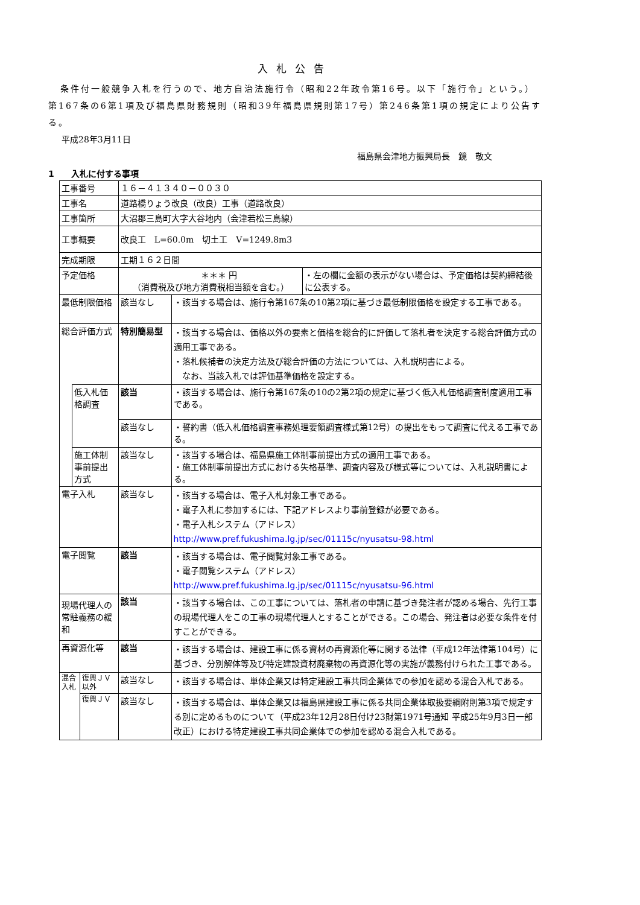入札公告
条件付一般競争入札を行うので、地方自治法施行令（昭和22年政令第16号。以下「施行令」という。）第167条の6第1項及び福島県財務規則（昭和39年福島県規則第17号）第246条第1項の規定により公告する。
平成28年3月11日
福島県会津地方振興局長　鏡　敬文
1　　入札に付する事項
| 工事番号 | | | １６－４１３４０－００３０ | | |
| 工事名 | | | 道路橋りょう改良（改良）工事（道路改良） | | |
| 工事箇所 | | | 大沼郡三島町大字大谷地内（会津若松三島線） | | |
| 工事概要 | | | 改良工 L=60.0m 切土工 V=1249.8m3 | | |
| 完成期限 | | | 工期１６２日間 | | |
| 予定価格 | | | ＊＊＊ 円 （消費税及び地方消費税相当額を含む。） | | ・左の欄に金額の表示がない場合は、予定価格は契約締結後に公表する。 |
| 最低制限価格 | | | 該当なし | ・該当する場合は、施行令第167条の10第2項に基づき最低制限価格を設定する工事である。 | |
| 総合評価方式 | | | 特別簡易型 | ・該当する場合は、価格以外の要素と価格を総合的に評価して落札者を決定する総合評価方式の適用工事である。 ・落札候補者の決定方法及び総合評価の方法については、入札説明書による。 なお、当該入札では評価基準価格を設定する。 | |
| | 低入札価格調査 | | 該当 | ・該当する場合は、施行令第167条の10の2第2項の規定に基づく低入札価格調査制度適用工事である。 | |
| | | | 該当なし | ・誓約書（低入札価格調査事務処理要領調査様式第12号）の提出をもって調査に代える工事である。 | |
| | 施工体制事前提出方式 | | 該当なし | ・該当する場合は、福島県施工体制事前提出方式の適用工事である。 ・施工体制事前提出方式における失格基準、調査内容及び様式等については、入札説明書による。 | |
| 電子入札 | | | 該当なし | ・該当する場合は、電子入札対象工事である。 ・電子入札に参加するには、下記アドレスより事前登録が必要である。 ・電子入札システム（アドレス） http://www.pref.fukushima.lg.jp/sec/01115c/nyusatsu-98.html | |
| 電子閲覧 | | | 該当 | ・該当する場合は、電子閲覧対象工事である。 ・電子閲覧システム（アドレス） http://www.pref.fukushima.lg.jp/sec/01115c/nyusatsu-96.html | |
| 現場代理人の常駐義務の緩和 | | | 該当 | ・該当する場合は、この工事については、落札者の申請に基づき発注者が認める場合、先行工事の現場代理人をこの工事の現場代理人とすることができる。この場合、発注者は必要な条件を付すことができる。 | |
| 再資源化等 | | | 該当 | ・該当する場合は、建設工事に係る資材の再資源化等に関する法律（平成12年法律第104号）に基づき、分別解体等及び特定建設資材廃棄物の再資源化等の実施が義務付けられた工事である。 | |
| 混合入札 | | 復興ＪＶ以外 | 該当なし | ・該当する場合は、単体企業又は特定建設工事共同企業体での参加を認める混合入札である。 | |
| | | 復興ＪＶ | 該当なし | ・該当する場合は、単体企業又は福島県建設工事に係る共同企業体取扱要綱附則第3項で規定する別に定めるものについて（平成23年12月28日付け23財第1971号通知 平成25年9月3日一部改正）における特定建設工事共同企業体での参加を認める混合入札である。 | |